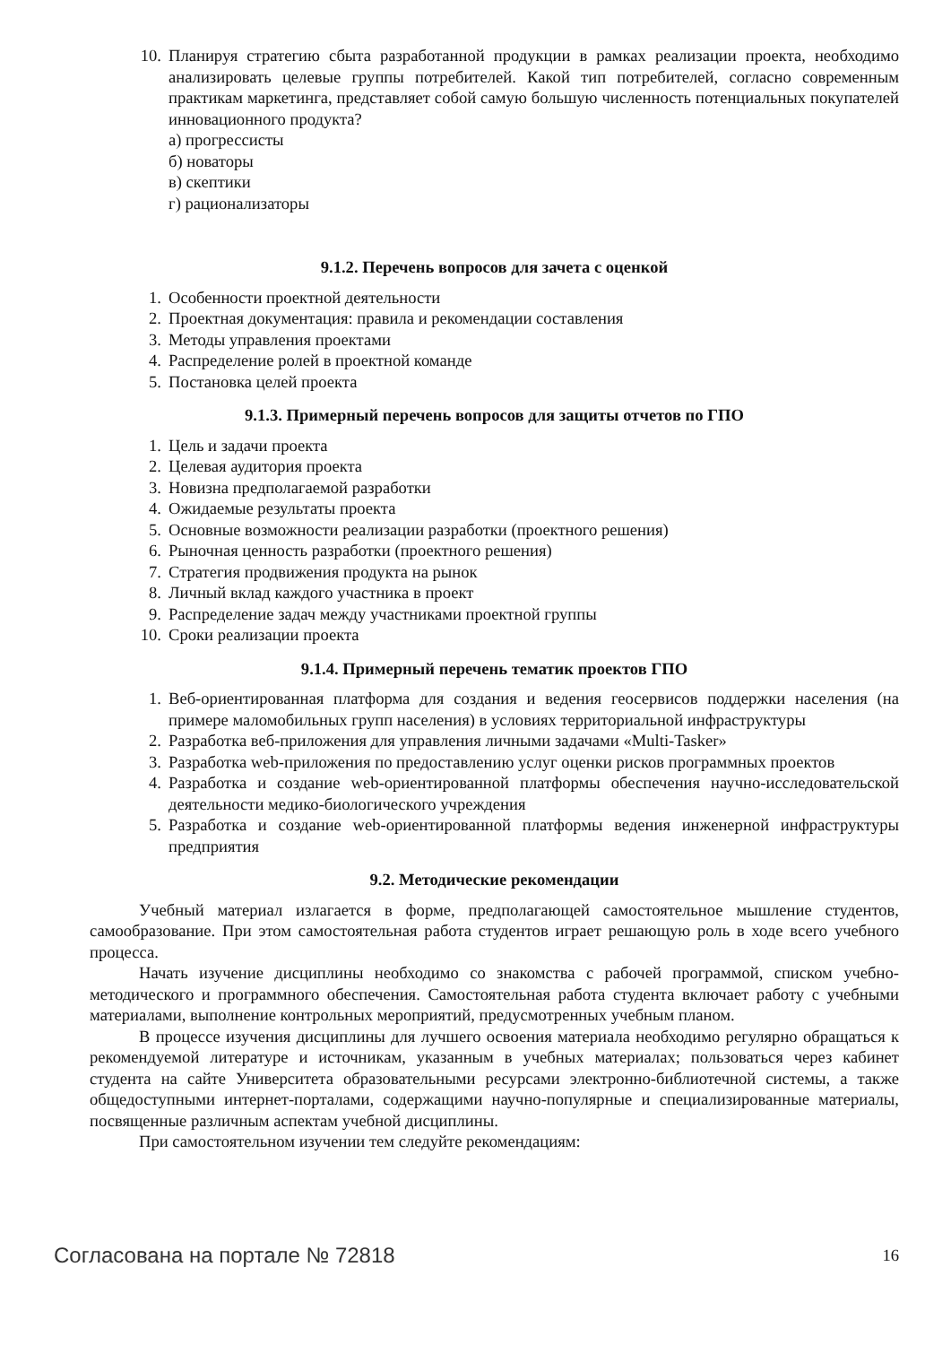10. Планируя стратегию сбыта разработанной продукции в рамках реализации проекта, необходимо анализировать целевые группы потребителей. Какой тип потребителей, согласно современным практикам маркетинга, представляет собой самую большую численность потенциальных покупателей инновационного продукта?
а) прогрессисты
б) новаторы
в) скептики
г) рационализаторы
9.1.2. Перечень вопросов для зачета с оценкой
1. Особенности проектной деятельности
2. Проектная документация: правила и рекомендации составления
3. Методы управления проектами
4. Распределение ролей в проектной команде
5. Постановка целей проекта
9.1.3. Примерный перечень вопросов для защиты отчетов по ГПО
1. Цель и задачи проекта
2. Целевая аудитория проекта
3. Новизна предполагаемой разработки
4. Ожидаемые результаты проекта
5. Основные возможности реализации разработки (проектного решения)
6. Рыночная ценность разработки (проектного решения)
7. Стратегия продвижения продукта на рынок
8. Личный вклад каждого участника в проект
9. Распределение задач между участниками проектной группы
10. Сроки реализации проекта
9.1.4. Примерный перечень тематик проектов ГПО
1. Веб-ориентированная платформа для создания и ведения геосервисов поддержки населения (на примере маломобильных групп населения) в условиях территориальной инфраструктуры
2. Разработка веб-приложения для управления личными задачами «Multi-Tasker»
3. Разработка web-приложения по предоставлению услуг оценки рисков программных проектов
4. Разработка и создание web-ориентированной платформы обеспечения научно-исследовательской деятельности медико-биологического учреждения
5. Разработка и создание web-ориентированной платформы ведения инженерной инфраструктуры предприятия
9.2. Методические рекомендации
Учебный материал излагается в форме, предполагающей самостоятельное мышление студентов, самообразование. При этом самостоятельная работа студентов играет решающую роль в ходе всего учебного процесса.
Начать изучение дисциплины необходимо со знакомства с рабочей программой, списком учебно-методического и программного обеспечения. Самостоятельная работа студента включает работу с учебными материалами, выполнение контрольных мероприятий, предусмотренных учебным планом.
В процессе изучения дисциплины для лучшего освоения материала необходимо регулярно обращаться к рекомендуемой литературе и источникам, указанным в учебных материалах; пользоваться через кабинет студента на сайте Университета образовательными ресурсами электронно-библиотечной системы, а также общедоступными интернет-порталами, содержащими научно-популярные и специализированные материалы, посвященные различным аспектам учебной дисциплины.
При самостоятельном изучении тем следуйте рекомендациям:
Согласована на портале № 72818 16